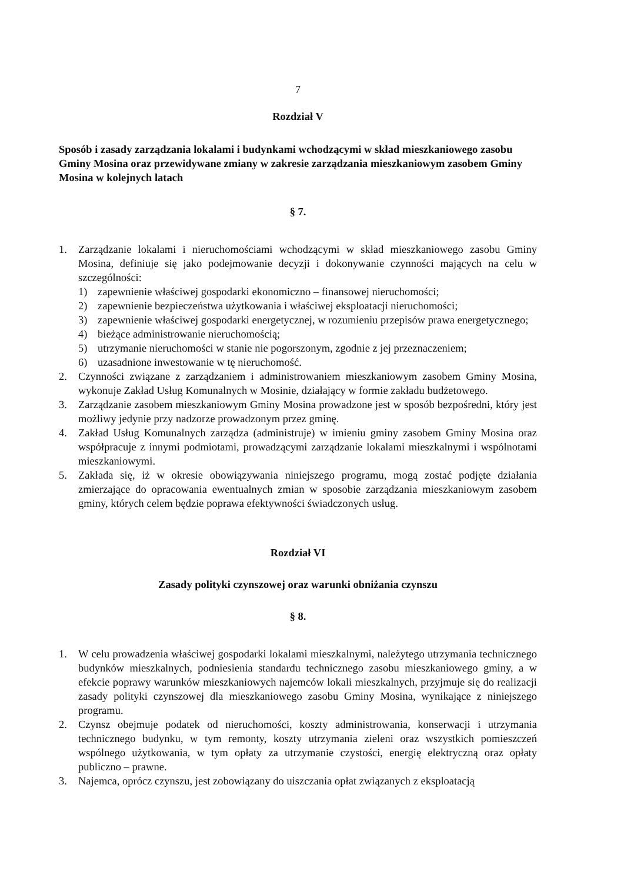7
Rozdział V
Sposób i zasady zarządzania lokalami i budynkami wchodzącymi w skład mieszkaniowego zasobu Gminy Mosina oraz przewidywane zmiany w zakresie zarządzania mieszkaniowym zasobem Gminy Mosina w kolejnych latach
§ 7.
1. Zarządzanie lokalami i nieruchomościami wchodzącymi w skład mieszkaniowego zasobu Gminy Mosina, definiuje się jako podejmowanie decyzji i dokonywanie czynności mających na celu w szczególności:
1) zapewnienie właściwej gospodarki ekonomiczno – finansowej nieruchomości;
2) zapewnienie bezpieczeństwa użytkowania i właściwej eksploatacji nieruchomości;
3) zapewnienie właściwej gospodarki energetycznej, w rozumieniu przepisów prawa energetycznego;
4) bieżące administrowanie nieruchomością;
5) utrzymanie nieruchomości w stanie nie pogorszonym, zgodnie z jej przeznaczeniem;
6) uzasadnione inwestowanie w tę nieruchomość.
2. Czynności związane z zarządzaniem i administrowaniem mieszkaniowym zasobem Gminy Mosina, wykonuje Zakład Usług Komunalnych w Mosinie, działający w formie zakładu budżetowego.
3. Zarządzanie zasobem mieszkaniowym Gminy Mosina prowadzone jest w sposób bezpośredni, który jest możliwy jedynie przy nadzorze prowadzonym przez gminę.
4. Zakład Usług Komunalnych zarządza (administruje) w imieniu gminy zasobem Gminy Mosina oraz współpracuje z innymi podmiotami, prowadzącymi zarządzanie lokalami mieszkalnymi i wspólnotami mieszkaniowymi.
5. Zakłada się, iż w okresie obowiązywania niniejszego programu, mogą zostać podjęte działania zmierzające do opracowania ewentualnych zmian w sposobie zarządzania mieszkaniowym zasobem gminy, których celem będzie poprawa efektywności świadczonych usług.
Rozdział VI
Zasady polityki czynszowej oraz warunki obniżania czynszu
§ 8.
1. W celu prowadzenia właściwej gospodarki lokalami mieszkalnymi, należytego utrzymania technicznego budynków mieszkalnych, podniesienia standardu technicznego zasobu mieszkaniowego gminy, a w efekcie poprawy warunków mieszkaniowych najemców lokali mieszkalnych, przyjmuje się do realizacji zasady polityki czynszowej dla mieszkaniowego zasobu Gminy Mosina, wynikające z niniejszego programu.
2. Czynsz obejmuje podatek od nieruchomości, koszty administrowania, konserwacji i utrzymania technicznego budynku, w tym remonty, koszty utrzymania zieleni oraz wszystkich pomieszczeń wspólnego użytkowania, w tym opłaty za utrzymanie czystości, energię elektryczną oraz opłaty publiczno – prawne.
3. Najemca, oprócz czynszu, jest zobowiązany do uiszczania opłat związanych z eksploatacją